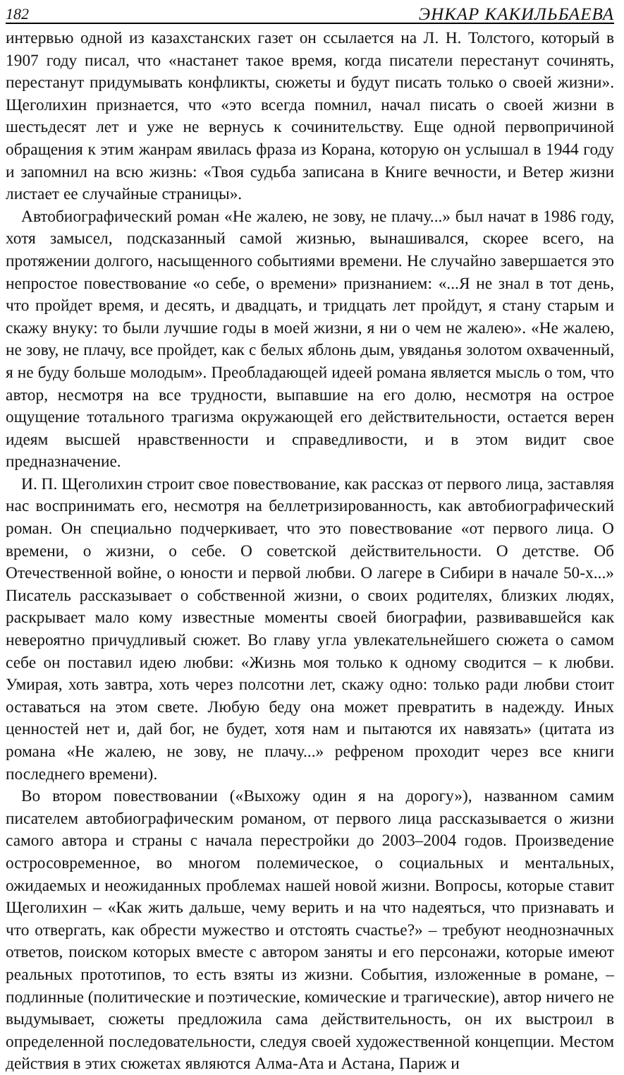182 ЭНКАР КАКИЛЬБАЕВА
интервью одной из казахстанских газет он ссылается на Л. Н. Толстого, который в 1907 году писал, что «настанет такое время, когда писатели перестанут сочинять, перестанут придумывать конфликты, сюжеты и будут писать только о своей жизни». Щеголихин признается, что «это всегда помнил, начал писать о своей жизни в шестьдесят лет и уже не вернусь к сочинительству. Еще одной первопричиной обращения к этим жанрам явилась фраза из Корана, которую он услышал в 1944 году и запомнил на всю жизнь: «Твоя судьба записана в Книге вечности, и Ветер жизни листает ее случайные страницы».
Автобиографический роман «Не жалею, не зову, не плачу...» был начат в 1986 году, хотя замысел, подсказанный самой жизнью, вынашивался, скорее всего, на протяжении долгого, насыщенного событиями времени. Не случайно завершается это непростое повествование «о себе, о времени» признанием: «...Я не знал в тот день, что пройдет время, и десять, и двадцать, и тридцать лет пройдут, я стану старым и скажу внуку: то были лучшие годы в моей жизни, я ни о чем не жалею». «Не жалею, не зову, не плачу, все пройдет, как с белых яблонь дым, увяданья золотом охваченный, я не буду больше молодым». Преобладающей идеей романа является мысль о том, что автор, несмотря на все трудности, выпавшие на его долю, несмотря на острое ощущение тотального трагизма окружающей его действительности, остается верен идеям высшей нравственности и справедливости, и в этом видит свое предназначение.
И. П. Щеголихин строит свое повествование, как рассказ от первого лица, заставляя нас воспринимать его, несмотря на беллетризированность, как автобиографический роман. Он специально подчеркивает, что это повествование «от первого лица. О времени, о жизни, о себе. О советской действительности. О детстве. Об Отечественной войне, о юности и первой любви. О лагере в Сибири в начале 50-х...» Писатель рассказывает о собственной жизни, о своих родителях, близких людях, раскрывает мало кому известные моменты своей биографии, развивавшейся как невероятно причудливый сюжет. Во главу угла увлекательнейшего сюжета о самом себе он поставил идею любви: «Жизнь моя только к одному сводится – к любви. Умирая, хоть завтра, хоть через полсотни лет, скажу одно: только ради любви стоит оставаться на этом свете. Любую беду она может превратить в надежду. Иных ценностей нет и, дай бог, не будет, хотя нам и пытаются их навязать» (цитата из романа «Не жалею, не зову, не плачу...» рефреном проходит через все книги последнего времени).
Во втором повествовании («Выхожу один я на дорогу»), названном самим писателем автобиографическим романом, от первого лица рассказывается о жизни самого автора и страны с начала перестройки до 2003–2004 годов. Произведение остросовременное, во многом полемическое, о социальных и ментальных, ожидаемых и неожиданных проблемах нашей новой жизни. Вопросы, которые ставит Щеголихин – «Как жить дальше, чему верить и на что надеяться, что признавать и что отвергать, как обрести мужество и отстоять счастье?» – требуют неоднозначных ответов, поиском которых вместе с автором заняты и его персонажи, которые имеют реальных прототипов, то есть взяты из жизни. События, изложенные в романе, – подлинные (политические и поэтические, комические и трагические), автор ничего не выдумывает, сюжеты предложила сама действительность, он их выстроил в определенной последовательности, следуя своей художественной концепции. Местом действия в этих сюжетах являются Алма-Ата и Астана, Париж и